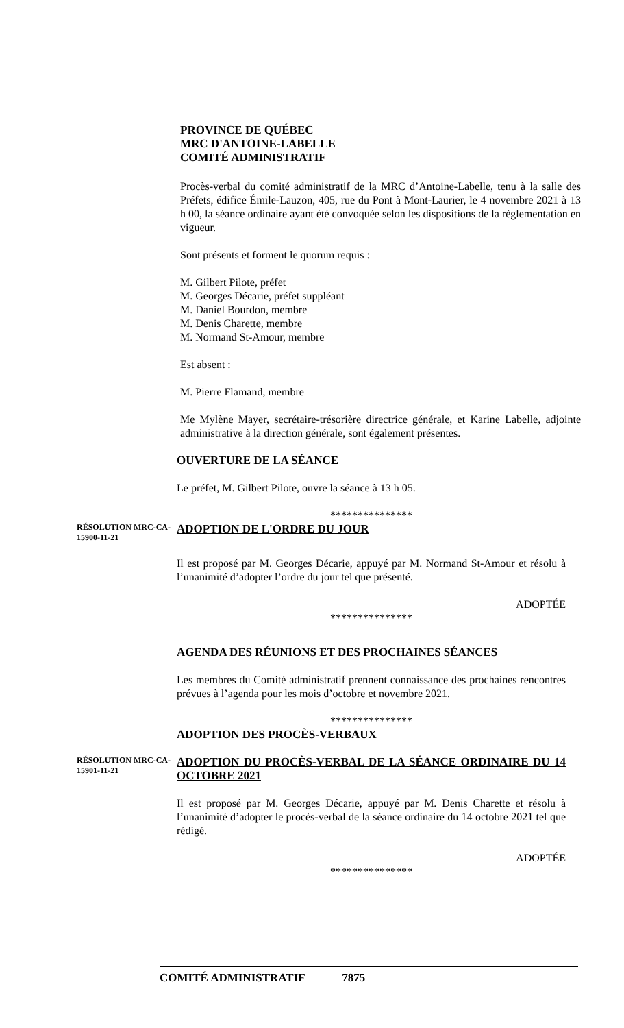PROVINCE DE QUÉBEC
MRC D'ANTOINE-LABELLE
COMITÉ ADMINISTRATIF
Procès-verbal du comité administratif de la MRC d’Antoine-Labelle, tenu à la salle des Préfets, édifice Émile-Lauzon, 405, rue du Pont à Mont-Laurier, le 4 novembre 2021 à 13 h 00, la séance ordinaire ayant été convoquée selon les dispositions de la règlementation en vigueur.
Sont présents et forment le quorum requis :
M. Gilbert Pilote, préfet
M. Georges Décarie, préfet suppléant
M. Daniel Bourdon, membre
M. Denis Charette, membre
M. Normand St-Amour, membre
Est absent :
M. Pierre Flamand, membre
Me Mylène Mayer, secrétaire-trésorière directrice générale, et Karine Labelle, adjointe administrative à la direction générale, sont également présentes.
OUVERTURE DE LA SÉANCE
Le préfet, M. Gilbert Pilote, ouvre la séance à 13 h 05.
***************
RÉSOLUTION MRC-CA- 15900-11-21
ADOPTION DE L'ORDRE DU JOUR
Il est proposé par M. Georges Décarie, appuyé par M. Normand St-Amour et résolu à l’unanimité d’adopter l’ordre du jour tel que présenté.
ADOPTÉE
***************
AGENDA DES RÉUNIONS ET DES PROCHAINES SÉANCES
Les membres du Comité administratif prennent connaissance des prochaines rencontres prévues à l’agenda pour les mois d’octobre et novembre 2021.
***************
ADOPTION DES PROCÈS-VERBAUX
RÉSOLUTION MRC-CA- 15901-11-21
ADOPTION DU PROCÈS-VERBAL DE LA SÉANCE ORDINAIRE DU 14 OCTOBRE 2021
Il est proposé par M. Georges Décarie, appuyé par M. Denis Charette et résolu à l’unanimité d’adopter le procès-verbal de la séance ordinaire du 14 octobre 2021 tel que rédigé.
ADOPTÉE
***************
COMITÉ ADMINISTRATIF 7875